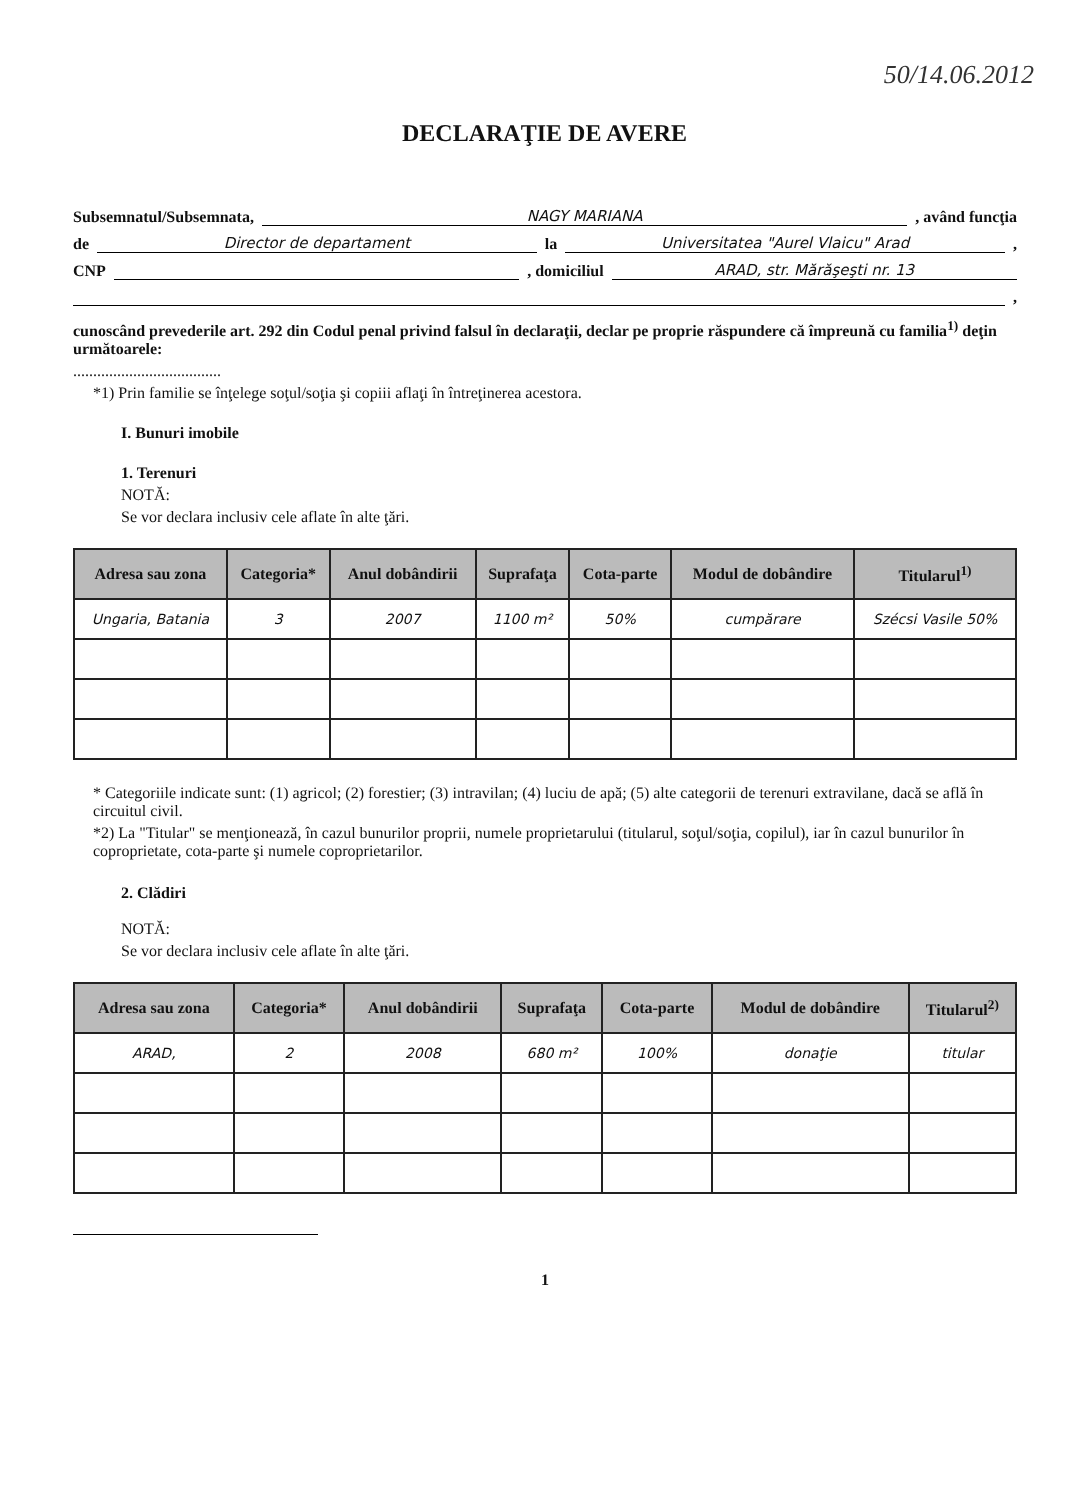50/14.06.2012
DECLARAŢIE DE AVERE
Subsemnatul/Subsemnata, NAGY MARIANA , având funcţia
de Director de departament la Universitatea "Aurel Vlaicu" Arad ,
CNP , domiciliul ARAD, str. Mărăşeşti nr. 13
,
cunoscând prevederile art. 292 din Codul penal privind falsul în declaraţii, declar pe proprie răspundere că împreună cu familia<sup>1)</sup> deţin următoarele:
.....................................
*1) Prin familie se înţelege soţul/soţia şi copiii aflaţi în întreţinerea acestora.
I. Bunuri imobile
1. Terenuri
NOTĂ:
Se vor declara inclusiv cele aflate în alte ţări.
| Adresa sau zona | Categoria* | Anul dobândirii | Suprafaţa | Cota-parte | Modul de dobândire | Titularul<sup>1)</sup> |
| --- | --- | --- | --- | --- | --- | --- |
| Ungaria, Batania | 3 | 2007 | 1100 m² | 50% | cumpărare | Szécsi Vasile 50% |
* Categoriile indicate sunt: (1) agricol; (2) forestier; (3) intravilan; (4) luciu de apă; (5) alte categorii de terenuri extravilane, dacă se află în circuitul civil.
*2) La "Titular" se menţionează, în cazul bunurilor proprii, numele proprietarului (titularul, soţul/soţia, copilul), iar în cazul bunurilor în coproprietate, cota-parte şi numele coproprietarilor.
2. Clădiri
NOTĂ:
Se vor declara inclusiv cele aflate în alte ţări.
| Adresa sau zona | Categoria* | Anul dobândirii | Suprafaţa | Cota-parte | Modul de dobândire | Titularul<sup>2)</sup> |
| --- | --- | --- | --- | --- | --- | --- |
| ARAD, | 2 | 2008 | 680 m² | 100% | donaţie | titular |
1